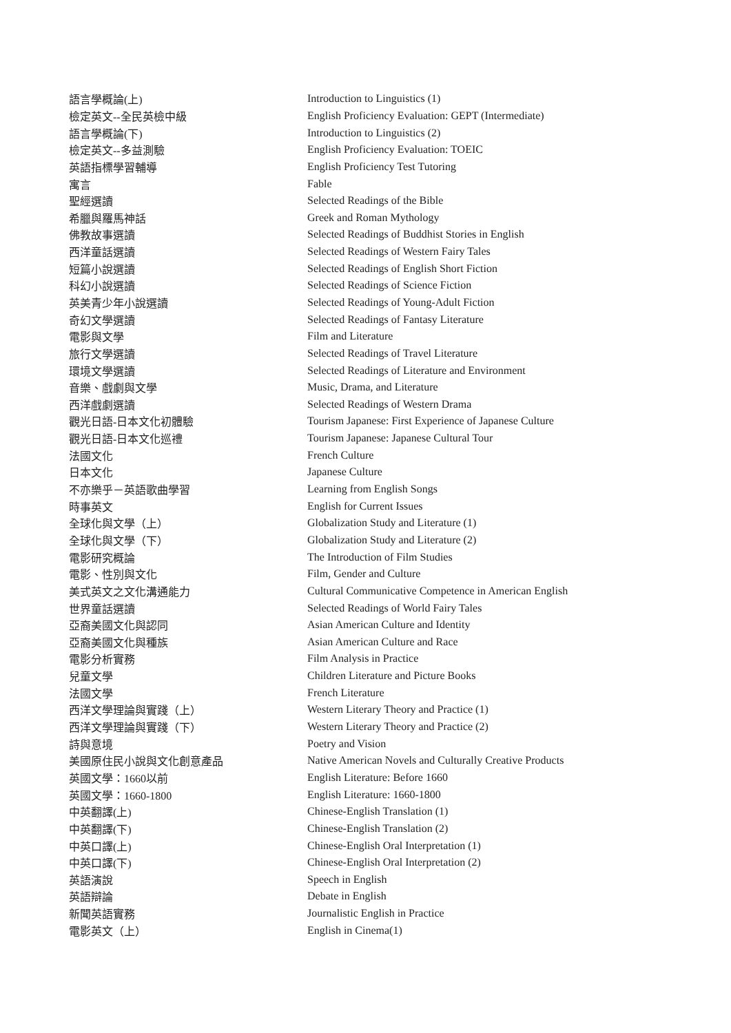| 語言學概論(上) | Introduction to Linguistics (1) |
| 檢定英文--全民英檢中級 | English Proficiency Evaluation: GEPT (Intermediate) |
| 語言學概論(下) | Introduction to Linguistics (2) |
| 檢定英文--多益測驗 | English Proficiency Evaluation: TOEIC |
| 英語指標學習輔導 | English Proficiency Test Tutoring |
| 寓言 | Fable |
| 聖經選讀 | Selected Readings of the Bible |
| 希臘與羅馬神話 | Greek and Roman Mythology |
| 佛教故事選讀 | Selected Readings of Buddhist Stories in English |
| 西洋童話選讀 | Selected Readings of Western Fairy Tales |
| 短篇小說選讀 | Selected Readings of English Short Fiction |
| 科幻小說選讀 | Selected Readings of Science Fiction |
| 英美青少年小說選讀 | Selected Readings of Young-Adult Fiction |
| 奇幻文學選讀 | Selected Readings of Fantasy Literature |
| 電影與文學 | Film and Literature |
| 旅行文學選讀 | Selected Readings of Travel Literature |
| 環境文學選讀 | Selected Readings of Literature and Environment |
| 音樂、戲劇與文學 | Music, Drama, and Literature |
| 西洋戲劇選讀 | Selected Readings of Western Drama |
| 觀光日語-日本文化初體驗 | Tourism Japanese: First Experience of Japanese Culture |
| 觀光日語-日本文化巡禮 | Tourism Japanese: Japanese Cultural Tour |
| 法國文化 | French Culture |
| 日本文化 | Japanese Culture |
| 不亦樂乎－英語歌曲學習 | Learning from English Songs |
| 時事英文 | English for Current Issues |
| 全球化與文學（上） | Globalization Study and Literature (1) |
| 全球化與文學（下） | Globalization Study and Literature (2) |
| 電影研究概論 | The Introduction of Film Studies |
| 電影、性別與文化 | Film, Gender and Culture |
| 美式英文之文化溝通能力 | Cultural Communicative Competence in American English |
| 世界童話選讀 | Selected Readings of World Fairy Tales |
| 亞裔美國文化與認同 | Asian American Culture and Identity |
| 亞裔美國文化與種族 | Asian American Culture and Race |
| 電影分析實務 | Film Analysis in Practice |
| 兒童文學 | Children Literature and Picture Books |
| 法國文學 | French Literature |
| 西洋文學理論與實踐（上） | Western Literary Theory and Practice (1) |
| 西洋文學理論與實踐（下） | Western Literary Theory and Practice (2) |
| 詩與意境 | Poetry and Vision |
| 美國原住民小說與文化創意產品 | Native American Novels and Culturally Creative Products |
| 英國文學：1660以前 | English Literature: Before 1660 |
| 英國文學：1660-1800 | English Literature: 1660-1800 |
| 中英翻譯(上) | Chinese-English Translation (1) |
| 中英翻譯(下) | Chinese-English Translation (2) |
| 中英口譯(上) | Chinese-English Oral Interpretation (1) |
| 中英口譯(下) | Chinese-English Oral Interpretation (2) |
| 英語演說 | Speech in English |
| 英語辯論 | Debate in English |
| 新聞英語實務 | Journalistic English in Practice |
| 電影英文（上） | English in Cinema(1) |